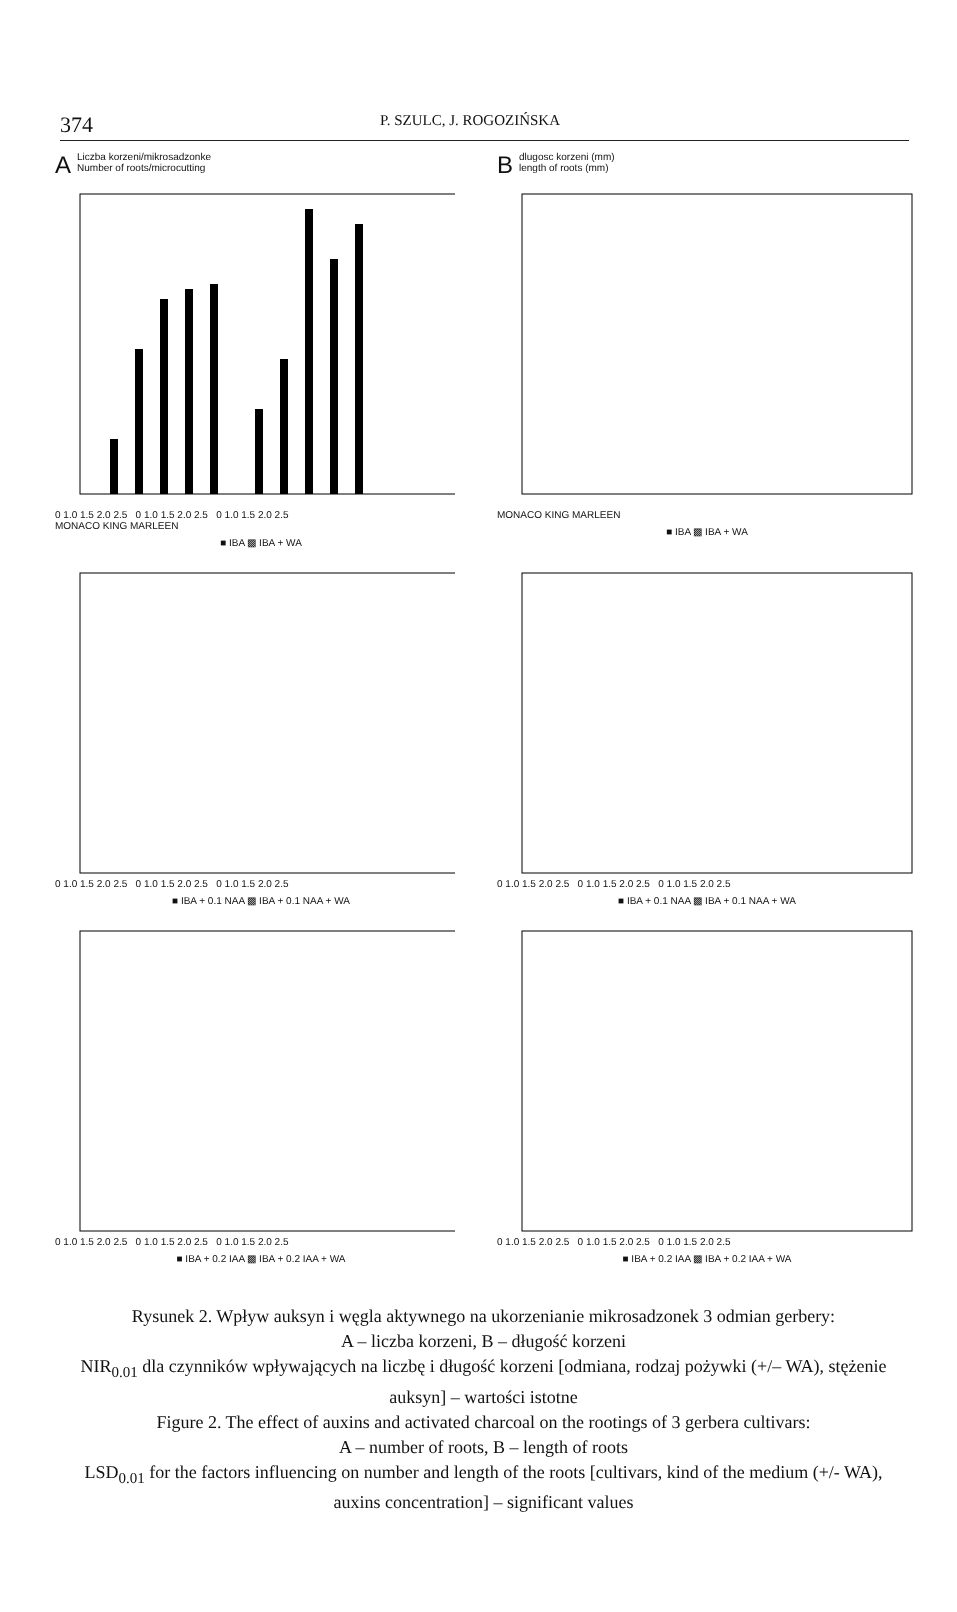374 P. SZULC, J. ROGOZIŃSKA
ALiczba korzeni/mikrosadzonke
Number of roots/microcutting
0 1.0 1.5 2.0 2.5 0 1.0 1.5 2.0 2.5 0 1.0 1.5 2.0 2.5
MONACO KING MARLEEN
■ IBA ▩ IBA + WA
Bdlugosc korzeni (mm)
length of roots (mm)
MONACO KING MARLEEN
■ IBA ▩ IBA + WA
0 1.0 1.5 2.0 2.5 0 1.0 1.5 2.0 2.5 0 1.0 1.5 2.0 2.5
■ IBA + 0.1 NAA ▩ IBA + 0.1 NAA + WA
0 1.0 1.5 2.0 2.5 0 1.0 1.5 2.0 2.5 0 1.0 1.5 2.0 2.5
■ IBA + 0.1 NAA ▩ IBA + 0.1 NAA + WA
0 1.0 1.5 2.0 2.5 0 1.0 1.5 2.0 2.5 0 1.0 1.5 2.0 2.5
■ IBA + 0.2 IAA ▩ IBA + 0.2 IAA + WA
0 1.0 1.5 2.0 2.5 0 1.0 1.5 2.0 2.5 0 1.0 1.5 2.0 2.5
■ IBA + 0.2 IAA ▩ IBA + 0.2 IAA + WA
Rysunek 2. Wpływ auksyn i węgla aktywnego na ukorzenianie mikrosadzonek 3 odmian gerbery:
A – liczba korzeni, B – długość korzeni
NIR<sub>0.01</sub> dla czynników wpływających na liczbę i długość korzeni [odmiana, rodzaj pożywki (+/– WA), stężenie auksyn] – wartości istotne
Figure 2. The effect of auxins and activated charcoal on the rootings of 3 gerbera cultivars:
A – number of roots, B – length of roots
LSD<sub>0.01</sub> for the factors influencing on number and length of the roots [cultivars, kind of the medium (+/- WA), auxins concentration] – significant values